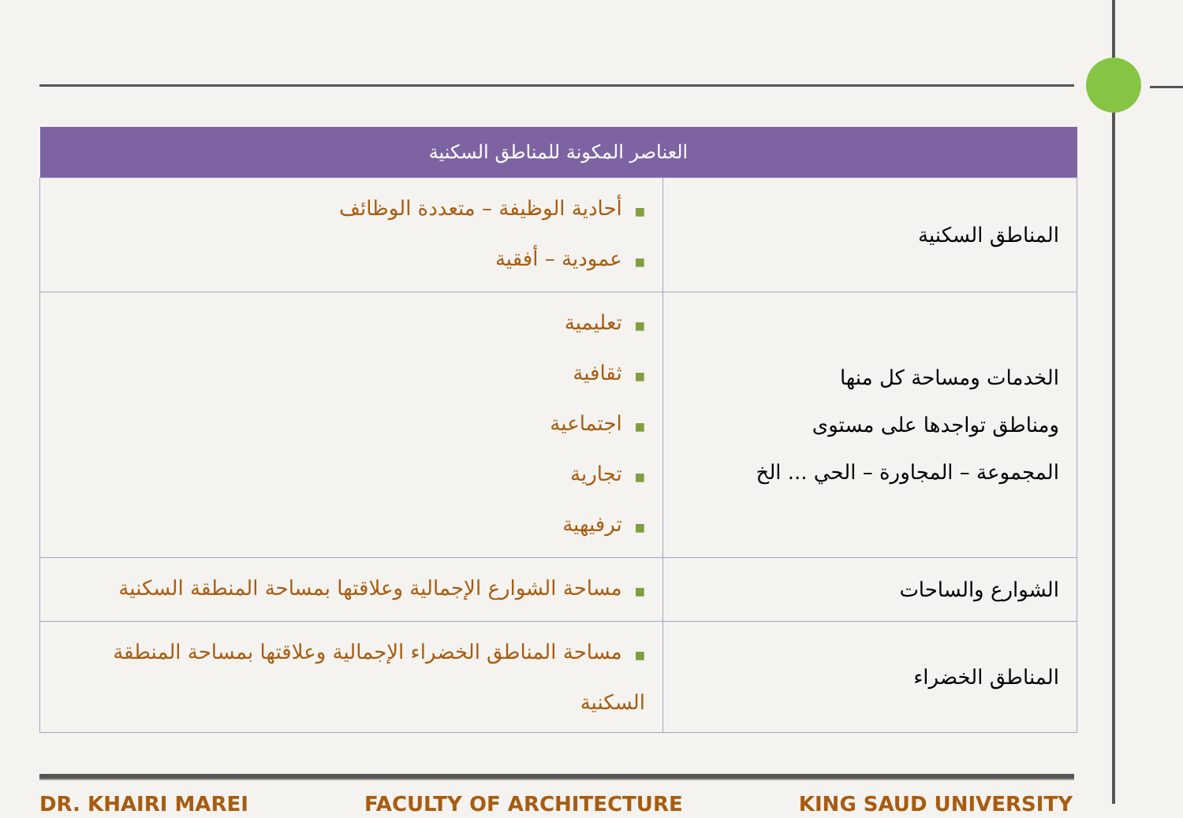| العناصر المكونة للمناطق السكنية | |
| --- | --- |
| المناطق السكنية | ■ أحادية الوظيفة – متعددة الوظائف ■ عمودية – أفقية |
| الخدمات ومساحة كل منها ومناطق تواجدها على مستوى المجموعة – المجاورة – الحي ... الخ | ■ تعليمية ■ ثقافية ■ اجتماعية ■ تجارية ■ ترفيهية |
| الشوارع والساحات | ■ مساحة الشوارع الإجمالية وعلاقتها بمساحة المنطقة السكنية |
| المناطق الخضراء | ■ مساحة المناطق الخضراء الإجمالية وعلاقتها بمساحة المنطقة السكنية |
DR. KHAIRI MAREI FACULTY OF ARCHITECTURE KING SAUD UNIVERSITY